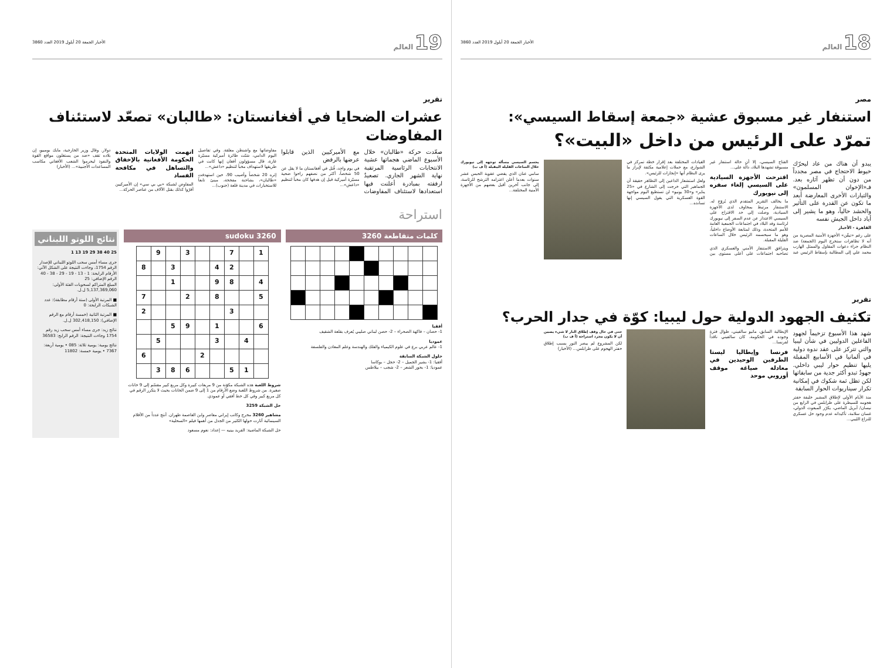18 العالم
الأخبار الجمعة 20 أيلول 2019 العدد 3860
مصر
استنفار غير مسبوق عشية «جمعة إسقاط السيسي»:
تمرّد على الرئيس من داخل «البيت»؟
يبدو أن هناك من عاد ليحرّك خيوط الاحتجاج في مصر مجدداً من دون أن تظهر آثاره بعد. فـ«الإخوان المسلمون» والتيارات الأخرى المعارضة أبعد ما تكون عن القدرة على التأثير والحشد حالياً، وهو ما يشير إلى أياد داخل الجيش نفسه
القاهرة - الأخبار
على رغم «تيقّن» الأجهزة الأمنية المصرية من أنه لا تظاهرات ستخرج اليوم (الجمعة) ضد النظام جراء دعوات المقاول والممثل الهارب محمد علي إلى المطالبة بإسقاط الرئيس عبد الفتاح السيسي، إلا أن حالة استنفار غير مسبوقة تشهدها البلاد، دالّة على...
اقترحت الأجهزة السيادية على السيسي إلغاء سفره إلى نيويورك
ما يخالف التقرير المتقدم الذي يُروّج له. الاستنفار مرتبط بمخاوف لدى الأجهزة السيادية، وصلت إلى حد الاقتراح على السيسي الاعتذار عن عدم السفر إلى نيويورك لرئاسة وفد البلاد في اجتماعات الجمعية العامة للأمم المتحدة، وذلك لمتابعة الأوضاع داخلياً، وهو ما سيحسمه الرئيس خلال الساعات القليلة المقبلة.
ويترافق الاستنفار الأمني والعسكري الذي تصاحبه اجتماعات على أعلى مستوى بين القيادات المختلفة بعد إقرار خطة تمركز في الشوارع، مع حملات إعلامية مكثفة لإبراز ما يرى النظام أنها «إنجازات للرئيس».
ولعل استشعار الداعين إلى التظاهر حقيقة أن الجماهير التي خرجت إلى الشارع في «25 يناير» و«30 يونيو» لن تستطيع اليوم مواجهة القوة العسكرية التي يقول السيسي إنها تسانده...
يحسم السيسي مسألة توجهه إلى نيويورك خلال الساعات القليلة المقبلة (أ ف ب)
سامي عنان الذي يقضي عقوبة الحبس عشر سنوات بعدما أعلن اعتزامه الترشح للرئاسة، إلى جانب آخرين أقيل بعضهم من الأجهزة الأمنية المختلفة...
تقرير
تكثيف الجهود الدولية حول ليبيا: كوّة في جدار الحرب؟
شهد هذا الأسبوع تزخيماً لجهود الفاعلين الدوليين في شأن ليبيا والتي تتركز على عقد ندوة دولية في ألمانيا في الأسابيع المقبلة يليها تنظيم حوار ليبي داخلي. جهودٌ تبدو أكثر جدية من سابقاتها لكن تظل ثمة شكوك في إمكانية تكرار سيناريوات الحوار السابقة
منذ الأيام الأولى لإطلاق المشير خليفة حفتر هجومه للسيطرة على طرابلس في الرابع من نيسان/ أبريل الماضي، يكرّر المبعوث الدولي، غسان سلامة، تأكيداته عدم وجود حل عسكري للنزاع الليبي...
الإيطالية السابق، ماتيو سالفيني، طوال فترة وجوده في الحكومة، كان سالفيني ناقداً لفرنسا...
فرنسا وإيطاليا ليستا الطرفين الوحيدين في معادلة صياغة موقف أوروبي موحد
حتى في حال وقف إطلاق النار لا شيء يضمن أن لا يكون مجرد استراحة (أ ف ب)
لكن المشروع لم يبصر النور بسبب إطلاق حفتر الهجوم على طرابلس... (الأخبار)
19 العالم
الأخبار الجمعة 20 أيلول 2019 العدد 3860
تقرير
عشرات الضحايا في أفغانستان: «طالبان» تصعّد لاستئناف المفاوضات
صعّدت حركة «طالبان» خلال الأسبوع الماضي هجماتها عشية الانتخابات الرئاسية المرتقبة نهاية الشهر الجاري. تصعيدٌ ارفقته بمبادرة أعلنت فيها استعدادها لاستئناف المفاوضات مع الأميركيين الذين قابلوا عرضها بالرفض
في يوم واحد، قُتل في أفغانستان ما لا يقل عن 50 شخصاً، أكثر من نصفهم راحوا ضحية مسيّرة أميركية قيل إن هدفها كان مخبأ لتنظيم «داعش»...
مفاوضاتها مع واشنطن معلقة. وفي تفاصيل اليوم الدامي، شنّت طائرة أميركية مسيّرة غارة، قال مسؤولون أفغان إنها كانت في طريقها لاستهداف مخبأ لتنظيم «داعش»...
إثره 20 شخصاً وأصيب 90، حين استهدفت «طالبان»، بشاحنة مفخخة، مبنىً تابعاً للاستخبارات في مدينة قلعة (جنوب)...
اتهمت الولايات المتحدة الحكومة الأفغانية بالإخفاق والتساهل في مكافحة الفساد
المفاوض لشبكة «بي بي سي» إن الأميركيين أقرّوا كذلك بقتل الآلاف من عناصر الحركة...
دولار. وقال وزير الخارجية، مايك بومبيو، إن بلاده تقف «ضد من يستغلون مواقع القوة والنفوذ ليحرموا الشعب الأفغاني مكاسب المساعدات الأجنبية»... (الأخبار)
استراحة
كلمات متقاطعة 3260
أفقيا
1- حصان – فاكهة الصحراء – 2- حصن لبناني صليبي يُعرف بقلعة الشقيف
عموديا
1- عالم عربي برع في علوم الكيمياء والفلك والهندسة وعلم المعادن والفلسفة
حلول الشبكة السابقة
أفقيا: 1- بشير الجميل – 2- حجل – بوكاسا
عموديا: 1- بحور الشعر – 2- شجب – بيلاطس
sudoku 3260
| 1 | | 7 | | | 3 | | 9 | |
| | | 2 | 4 | | | 3 | | 8 |
| 4 | | 8 | 9 | | | 1 | | |
| 5 | | | 8 | | 2 | | | 7 |
| | | 3 | | | | | | 2 |
| 6 | | | 1 | | 9 | 5 | | |
| | 4 | | 3 | | | | 5 | |
| | | | | 2 | | | | 6 |
| | 1 | 5 | | | 6 | 8 | 3 | |
شروط اللعبة هذه الشبكة مكوّنة من 9 مربعات كبيرة وكل مربع كبير مقسّم إلى 9 خانات صغيرة. من شروط اللعبة وضع الأرقام من 1 إلى 9 ضمن الخانات بحيث لا يتكرر الرقم في كل مربع كبير وفي كل خط أفقي أو عمودي.
حل الشبكة 3259
مشاهير 3260 مخرج وكاتب إيراني معاصر وابن العاصمة طهران. أنتج عدداً من الأفلام السينمائية أثارت حولها الكثير من الجدل من أهمها فيلم «السحلية»
حل الشبكة الماضية: الفريد بينيه — إعداد: نعوم مسعود
نتائج اللوتو اللبناني
25 40 38 29 19 13 1
جرى مساء أمس سحب اللوتو اللبناني للإصدار الرقم 1754، وجاءت النتيجة على الشكل الآتي:
الأرقام الرابحة: 1 - 13 - 19 - 29 - 38 - 40
الرقم الإضافي: 25
المبلغ المتراكم لسحوبات الفئة الأولى: 5,137,369,060 ل.ل.
■ المرتبة الأولى (ستة أرقام مطابقة): عدد الشبكات الرابحة: 0
■ المرتبة الثانية (خمسة أرقام مع الرقم الإضافي): 302,418,150 ل.ل.
نتائج زيد: جرى مساء أمس سحب زيد رقم 1754 وجاءت النتيجة: الرقم الرابح: 36583
نتائج يومية: يومية ثلاثة: 085 • يومية أربعة: 7367 • يومية خمسة: 11802